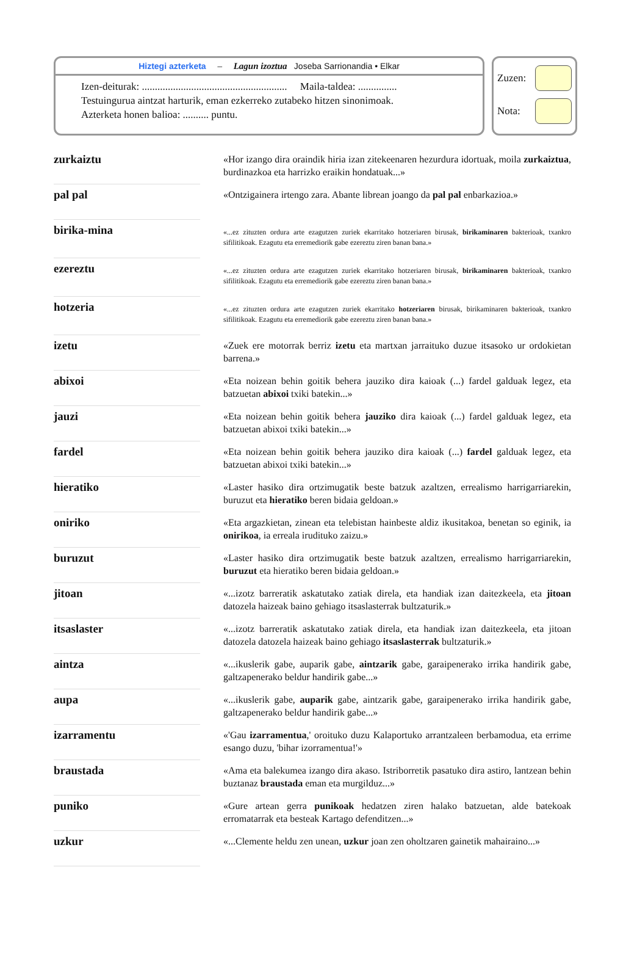Hiztegi azterketa – Lagun izoztua Joseba Sarrionandia • Elkar
Izen-deiturak: ........................................................ Maila-taldea: ...............
Testuingurua aintzat harturik, eman ezkerreko zutabeko hitzen sinonimoak.
Azterketa honen balioa: .......... puntu.
Zuzen:
Nota:
| zurkaiztu | | «Hor izango dira oraindik hiria izan zitekeenaren hezurdura idortuak, moila zurkaiztua , burdinazkoa eta harrizko eraikin hondatuak...» |
| pal pal | | «Ontzigainera irtengo zara. Abante librean joango da pal pal enbarkazioa.» |
| birika-mina | | «...ez zituzten ordura arte ezagutzen zuriek ekarritako hotzeriaren birusak, birikaminaren bakterioak, txankro sifilitikoak. Ezagutu eta erremediorik gabe ezereztu ziren banan bana.» |
| ezereztu | | «...ez zituzten ordura arte ezagutzen zuriek ekarritako hotzeriaren birusak, birikaminaren bakterioak, txankro sifilitikoak. Ezagutu eta erremediorik gabe ezereztu ziren banan bana.» |
| hotzeria | | «...ez zituzten ordura arte ezagutzen zuriek ekarritako hotzeriaren birusak, birikaminaren bakterioak, txankro sifilitikoak. Ezagutu eta erremediorik gabe ezereztu ziren banan bana.» |
| izetu | | «Zuek ere motorrak berriz izetu eta martxan jarraituko duzue itsasoko ur ordokietan barrena.» |
| abixoi | | «Eta noizean behin goitik behera jauziko dira kaioak (...) fardel galduak legez, eta batzuetan abixoi txiki batekin...» |
| jauzi | | «Eta noizean behin goitik behera jauziko dira kaioak (...) fardel galduak legez, eta batzuetan abixoi txiki batekin...» |
| fardel | | «Eta noizean behin goitik behera jauziko dira kaioak (...) fardel galduak legez, eta batzuetan abixoi txiki batekin...» |
| hieratiko | | «Laster hasiko dira ortzimugatik beste batzuk azaltzen, errealismo harrigarriarekin, buruzut eta hieratiko beren bidaia geldoan.» |
| oniriko | | «Eta argazkietan, zinean eta telebistan hainbeste aldiz ikusitakoa, benetan so eginik, ia onirikoa , ia erreala irudituko zaizu.» |
| buruzut | | «Laster hasiko dira ortzimugatik beste batzuk azaltzen, errealismo harrigarriarekin, buruzut eta hieratiko beren bidaia geldoan.» |
| jitoan | | «...izotz barreratik askatutako zatiak direla, eta handiak izan daitezkeela, eta jitoan datozela haizeak baino gehiago itsaslasterrak bultzaturik.» |
| itsaslaster | | «...izotz barreratik askatutako zatiak direla, eta handiak izan daitezkeela, eta jitoan datozela datozela haizeak baino gehiago itsaslasterrak bultzaturik.» |
| aintza | | «...ikuslerik gabe, auparik gabe, aintzarik gabe, garaipenerako irrika handirik gabe, galtzapenerako beldur handirik gabe...» |
| aupa | | «...ikuslerik gabe, auparik gabe, aintzarik gabe, garaipenerako irrika handirik gabe, galtzapenerako beldur handirik gabe...» |
| izarramentu | | «'Gau izarramentua ,' oroituko duzu Kalaportuko arrantzaleen berbamodua, eta errime esango duzu, 'bihar izorramentua!'» |
| braustada | | «Ama eta balekumea izango dira akaso. Istriborretik pasatuko dira astiro, lantzean behin buztanaz braustada eman eta murgilduz...» |
| puniko | | «Gure artean gerra punikoak hedatzen ziren halako batzuetan, alde batekoak erromatarrak eta besteak Kartago defenditzen...» |
| uzkur | | «...Clemente heldu zen unean, uzkur joan zen oholtzaren gainetik mahairaino...» |